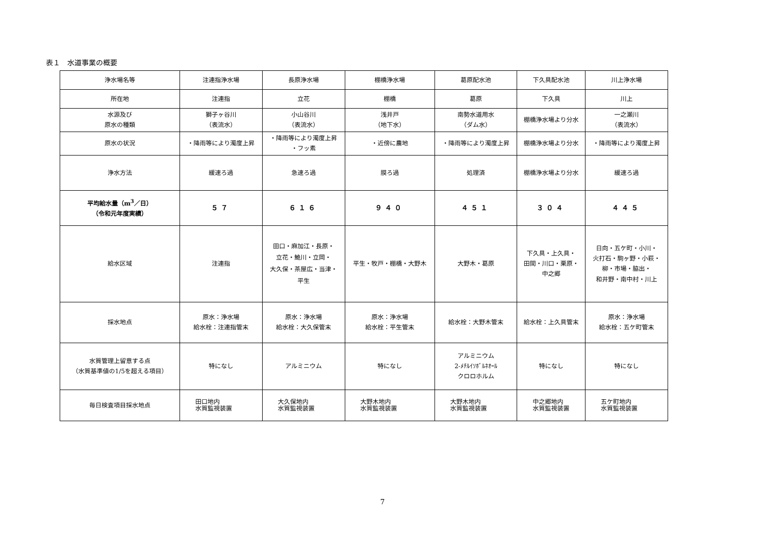表１　水道事業の概要
| 浄水場名等 | 注連指浄水場 | 長原浄水場 | 棚橋浄水場 | 葛原配水池 | 下久具配水池 | 川上浄水場 |
| 所在地 | 注連指 | 立花 | 棚橋 | 葛原 | 下久具 | 川上 |
| 水源及び 原水の種類 | 獅子ヶ谷川 （表流水） | 小山谷川 （表流水） | 浅井戸 （地下水） | 南勢水道用水 （ダム水） | 棚橋浄水場より分水 | 一之瀬川 （表流水） |
| 原水の状況 | ・降雨等により濁度上昇 | ・降雨等により濁度上昇 ・フッ素 | ・近傍に農地 | ・降雨等により濁度上昇 | 棚橋浄水場より分水 | ・降雨等により濁度上昇 |
| 浄水方法 | 緩速ろ過 | 急速ろ過 | 膜ろ過 | 処理済 | 棚橋浄水場より分水 | 緩速ろ過 |
| 平均給水量（m<sup>3</sup>／日） （令和元年度実績） | ５７ | ６１６ | ９４０ | ４５１ | ３０４ | ４４５ |
| 給水区域 | 注連指 | 田口・麻加江・長原・ 立花・鮠川・立岡・ 大久保・茶屋広・当津・ 平生 | 平生・牧戸・棚橋・大野木 | 大野木・葛原 | 下久具・上久具・ 田間・川口・栗原・ 中之郷 | 日向・五ケ町・小川・ 火打石・駒ヶ野・小萩・ 柳・市場・脇出・ 和井野・南中村・川上 |
| 採水地点 | 原水：浄水場 給水栓：注連指管末 | 原水：浄水場 給水栓：大久保管末 | 原水：浄水場 給水栓：平生管末 | 給水栓：大野木管末 | 給水栓：上久具管末 | 原水：浄水場 給水栓：五ケ町管末 |
| 水質管理上留意する点 （水質基準値の1/5を超える項目） | 特になし | アルミニウム | 特になし | アルミニウム 2-ﾒﾁﾙｲｿﾎﾞﾙﾈｵｰﾙ クロロホルム | 特になし | 特になし |
| 毎日検査項目採水地点 | 田口地内 水質監視装置 | 大久保地内 水質監視装置 | 大野木地内 水質監視装置 | 大野木地内 水質監視装置 | 中之郷地内 水質監視装置 | 五ケ町地内 水質監視装置 |
7